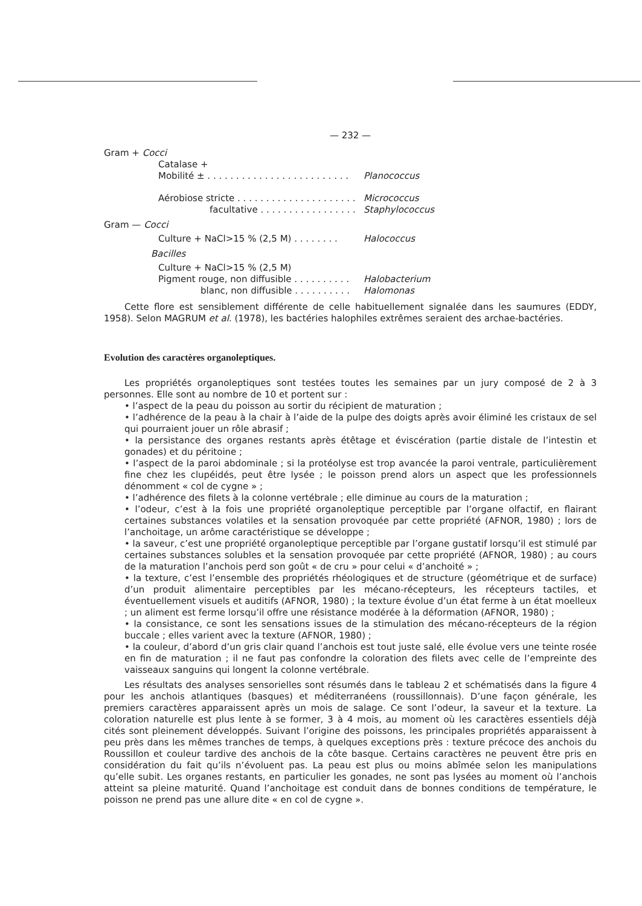— 232 —
Gram + Cocci
Catalase +
Mobilité ± . . . . . . . . . . . . . . . . . . . . . . . . . Planococcus
Aérobiose stricte . . . . . . . . . . . . . . . . . . . . . Micrococcus
facultative . . . . . . . . . . . . . . . . . Staphylococcus
Gram — Cocci
Culture + NaCl>15 % (2,5 M) . . . . . . . . Halococcus
Bacilles
Culture + NaCl>15 % (2,5 M)
Pigment rouge, non diffusible . . . . . . . . . . Halobacterium
blanc, non diffusible . . . . . . . . . . Halomonas
Cette flore est sensiblement différente de celle habituellement signalée dans les saumures (EDDY, 1958). Selon MAGRUM et al. (1978), les bactéries halophiles extrêmes seraient des archae-bactéries.
Evolution des caractères organoleptiques.
Les propriétés organoleptiques sont testées toutes les semaines par un jury composé de 2 à 3 personnes. Elle sont au nombre de 10 et portent sur :
• l’aspect de la peau du poisson au sortir du récipient de maturation ;
• l’adhérence de la peau à la chair à l’aide de la pulpe des doigts après avoir éliminé les cristaux de sel qui pourraient jouer un rôle abrasif ;
• la persistance des organes restants après étêtage et éviscération (partie distale de l’intestin et gonades) et du péritoine ;
• l’aspect de la paroi abdominale ; si la protéolyse est trop avancée la paroi ventrale, particulièrement fine chez les clupéidés, peut être lysée ; le poisson prend alors un aspect que les professionnels dénomment « col de cygne » ;
• l’adhérence des filets à la colonne vertébrale ; elle diminue au cours de la maturation ;
• l’odeur, c’est à la fois une propriété organoleptique perceptible par l’organe olfactif, en flairant certaines substances volatiles et la sensation provoquée par cette propriété (AFNOR, 1980) ; lors de l’anchoitage, un arôme caractéristique se développe ;
• la saveur, c’est une propriété organoleptique perceptible par l’organe gustatif lorsqu’il est stimulé par certaines substances solubles et la sensation provoquée par cette propriété (AFNOR, 1980) ; au cours de la maturation l’anchois perd son goût « de cru » pour celui « d’anchoité » ;
• la texture, c’est l’ensemble des propriétés rhéologiques et de structure (géométrique et de surface) d’un produit alimentaire perceptibles par les mécano-récepteurs, les récepteurs tactiles, et éventuellement visuels et auditifs (AFNOR, 1980) ; la texture évolue d’un état ferme à un état moelleux ; un aliment est ferme lorsqu’il offre une résistance modérée à la déformation (AFNOR, 1980) ;
• la consistance, ce sont les sensations issues de la stimulation des mécano-récepteurs de la région buccale ; elles varient avec la texture (AFNOR, 1980) ;
• la couleur, d’abord d’un gris clair quand l’anchois est tout juste salé, elle évolue vers une teinte rosée en fin de maturation ; il ne faut pas confondre la coloration des filets avec celle de l’empreinte des vaisseaux sanguins qui longent la colonne vertébrale.
Les résultats des analyses sensorielles sont résumés dans le tableau 2 et schématisés dans la figure 4 pour les anchois atlantiques (basques) et méditerranéens (roussillonnais). D’une façon générale, les premiers caractères apparaissent après un mois de salage. Ce sont l’odeur, la saveur et la texture. La coloration naturelle est plus lente à se former, 3 à 4 mois, au moment où les caractères essentiels déjà cités sont pleinement développés. Suivant l’origine des poissons, les principales propriétés apparaissent à peu près dans les mêmes tranches de temps, à quelques exceptions près : texture précoce des anchois du Roussillon et couleur tardive des anchois de la côte basque. Certains caractères ne peuvent être pris en considération du fait qu’ils n’évoluent pas. La peau est plus ou moins abîmée selon les manipulations qu’elle subit. Les organes restants, en particulier les gonades, ne sont pas lysées au moment où l’anchois atteint sa pleine maturité. Quand l’anchoitage est conduit dans de bonnes conditions de température, le poisson ne prend pas une allure dite « en col de cygne ».